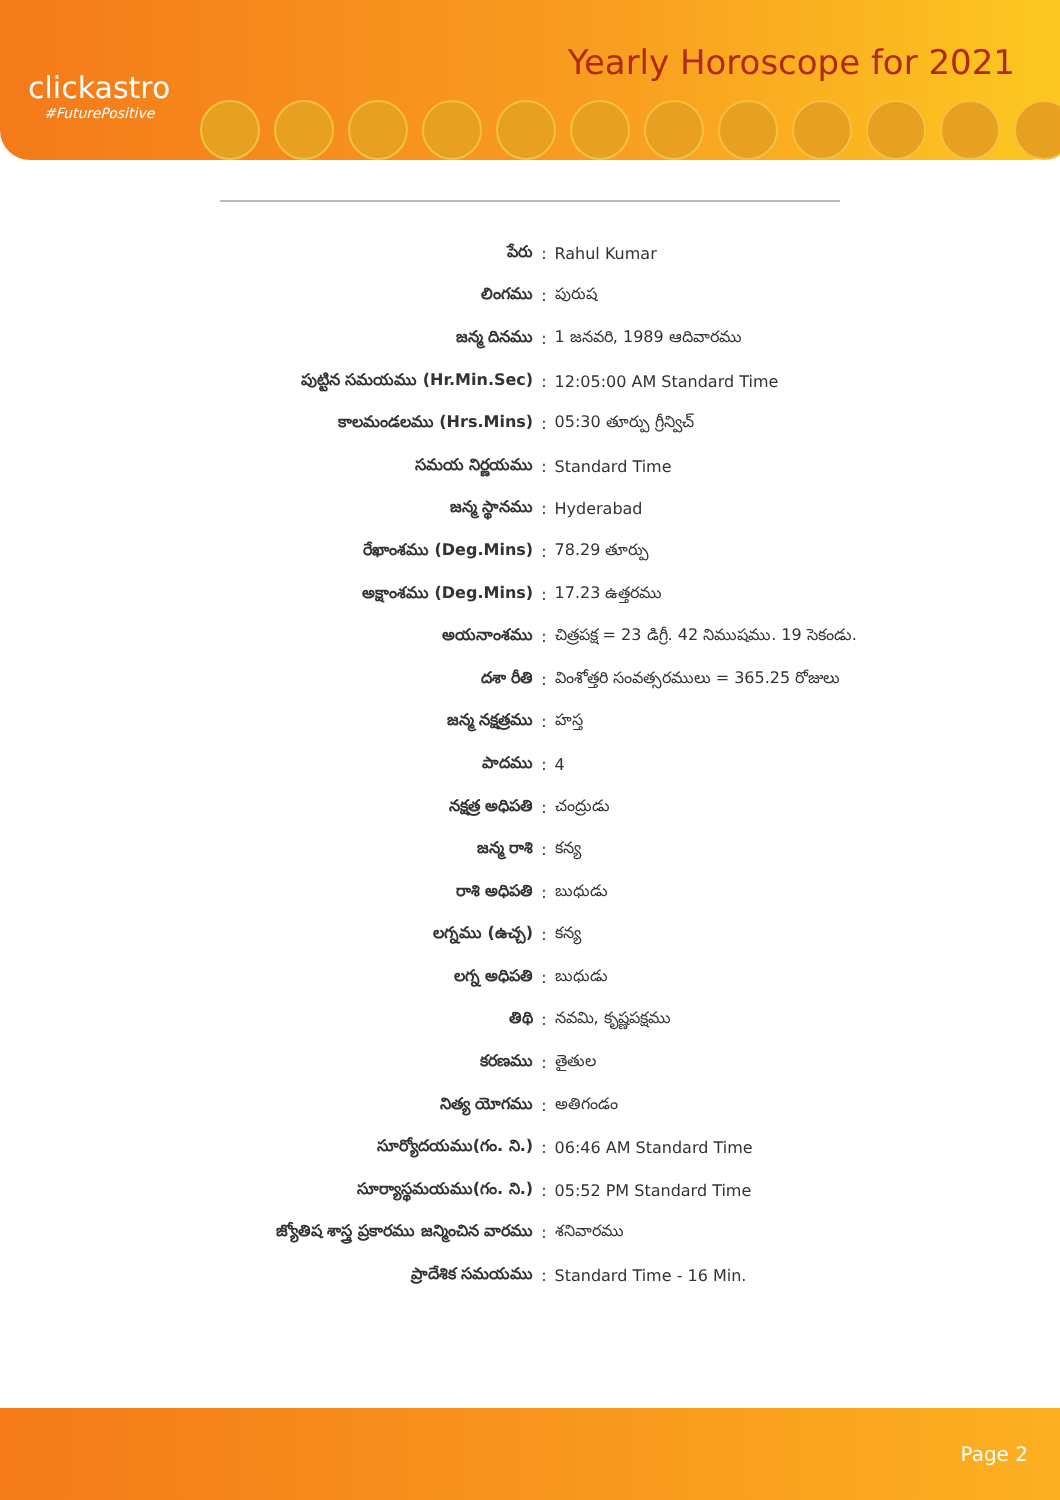clickastro
#FuturePositive
Yearly Horoscope for 2021
| పేరు | : | Rahul Kumar |
| లింగము | : | పురుష |
| జన్మ దినము | : | 1 జనవరి, 1989 ఆదివారము |
| పుట్టిన సమయము (Hr.Min.Sec) | : | 12:05:00 AM Standard Time |
| కాలమండలము (Hrs.Mins) | : | 05:30 తూర్పు గ్రీన్విచ్ |
| సమయ నిర్ణయము | : | Standard Time |
| జన్మ స్థానము | : | Hyderabad |
| రేఖాంశము (Deg.Mins) | : | 78.29 తూర్పు |
| అక్షాంశము (Deg.Mins) | : | 17.23 ఉత్తరము |
| అయనాంశము | : | చిత్రపక్ష = 23 డిగ్రీ. 42 నిముషము. 19 సెకండు. |
| దశా రీతి | : | వింశోత్తరి సంవత్సరములు = 365.25 రోజులు |
| జన్మ నక్షత్రము | : | హస్త |
| పాదము | : | 4 |
| నక్షత్ర అధిపతి | : | చంద్రుడు |
| జన్మ రాశి | : | కన్య |
| రాశి అధిపతి | : | బుధుడు |
| లగ్నము (ఉచ్చ) | : | కన్య |
| లగ్న అధిపతి | : | బుధుడు |
| తిథి | : | నవమి, కృష్ణపక్షము |
| కరణము | : | తైతుల |
| నిత్య యోగము | : | అతిగండం |
| సూర్యోదయము(గం. ని.) | : | 06:46 AM Standard Time |
| సూర్యాస్థమయము(గం. ని.) | : | 05:52 PM Standard Time |
| జ్యోతిష శాస్త్ర ప్రకారము జన్మించిన వారము | : | శనివారము |
| ప్రాదేశిక సమయము | : | Standard Time - 16 Min. |
Page 2